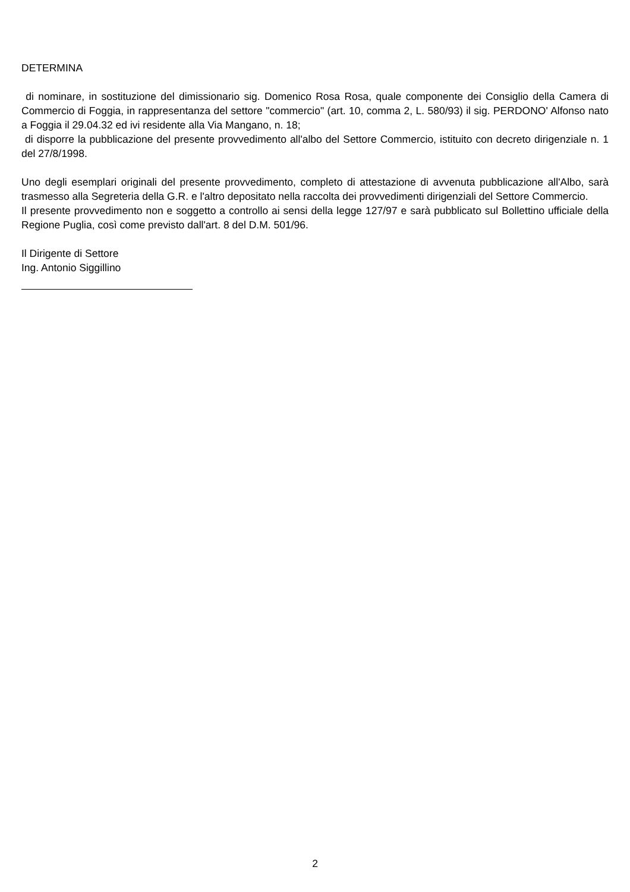DETERMINA
di nominare, in sostituzione del dimissionario sig. Domenico Rosa Rosa, quale componente dei Consiglio della Camera di Commercio di Foggia, in rappresentanza del settore "commercio" (art. 10, comma 2, L. 580/93) il sig. PERDONO' Alfonso nato a Foggia il 29.04.32 ed ivi residente alla Via Mangano, n. 18;
di disporre la pubblicazione del presente provvedimento all'albo del Settore Commercio, istituito con decreto dirigenziale n. 1 del 27/8/1998.
Uno degli esemplari originali del presente provvedimento, completo di attestazione di avvenuta pubblicazione all'Albo, sarà trasmesso alla Segreteria della G.R. e l'altro depositato nella raccolta dei provvedimenti dirigenziali del Settore Commercio.
Il presente provvedimento non e soggetto a controllo ai sensi della legge 127/97 e sarà pubblicato sul Bollettino ufficiale della Regione Puglia, così come previsto dall'art. 8 del D.M. 501/96.
Il Dirigente di Settore
Ing. Antonio Siggillino
2